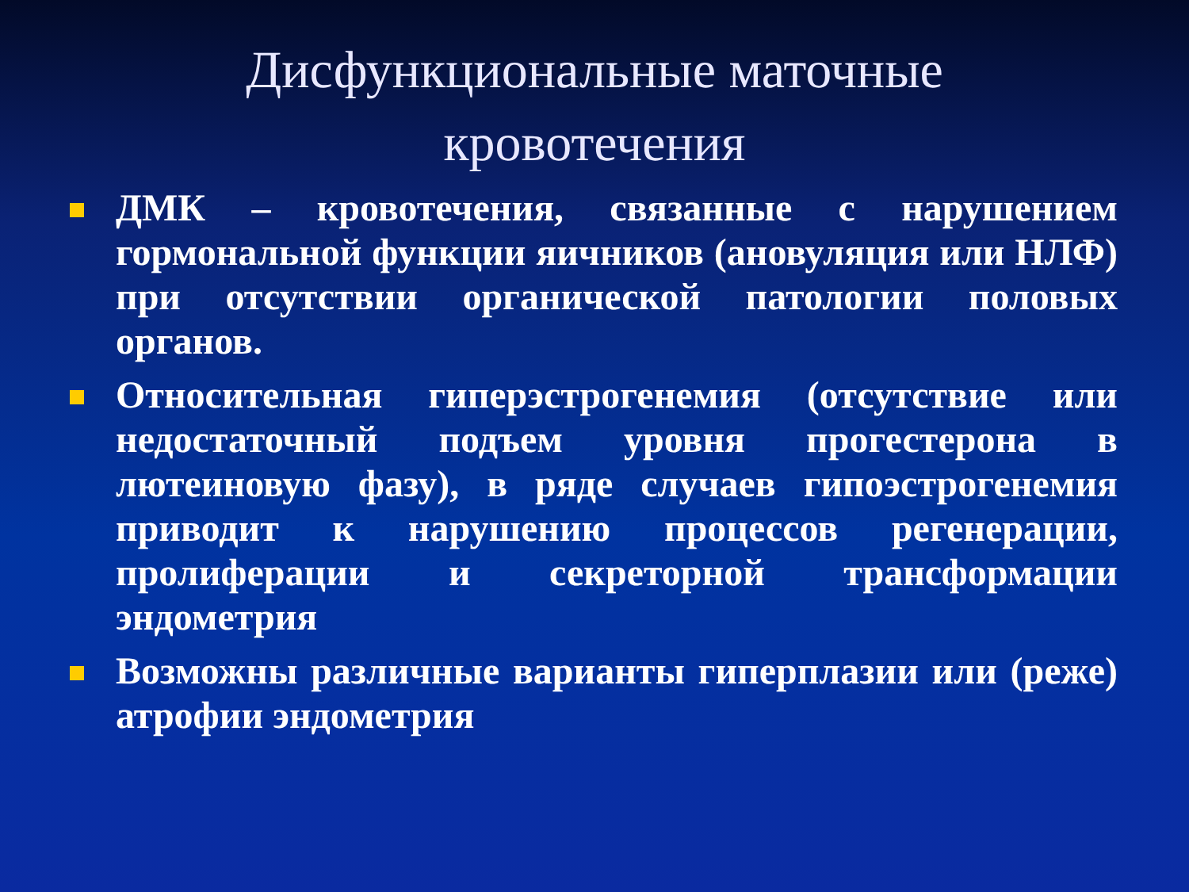Дисфункциональные маточные
кровотечения
ДМК – кровотечения, связанные с нарушением гормональной функции яичников (ановуляция или НЛФ) при отсутствии органической патологии половых органов.
Относительная гиперэстрогенемия (отсутствие или недостаточный подъем уровня прогестерона в лютеиновую фазу), в ряде случаев гипоэстрогенемия приводит к нарушению процессов регенерации, пролиферации и секреторной трансформации эндометрия
Возможны различные варианты гиперплазии или (реже) атрофии эндометрия